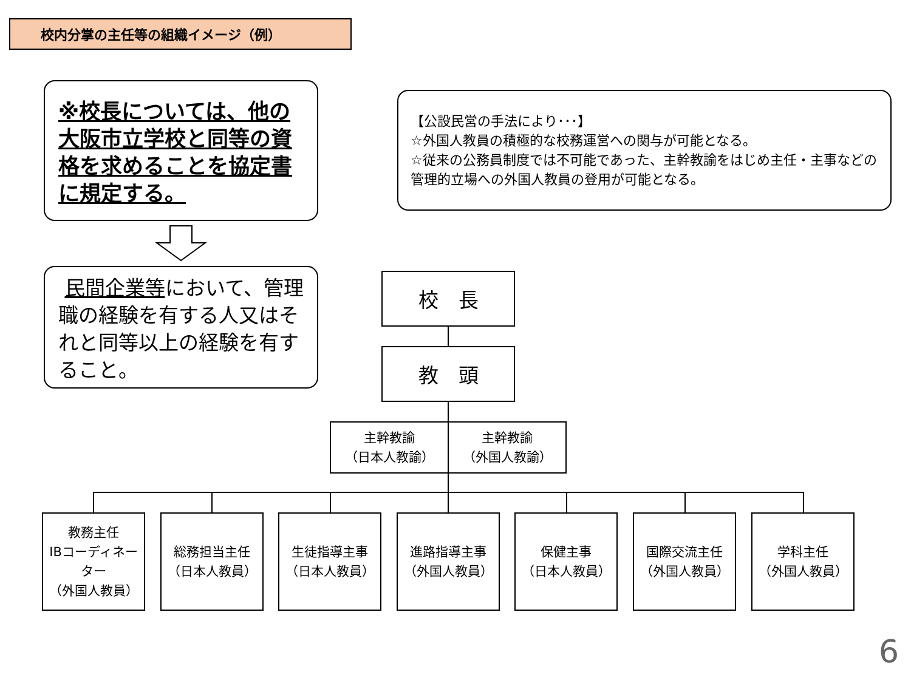校内分掌の主任等の組織イメージ（例）
※校長については、他の大阪市立学校と同等の資格を求めることを協定書に規定する。
民間企業等において、管理職の経験を有する人又はそれと同等以上の経験を有すること。
【公設民営の手法により･･･】
☆外国人教員の積極的な校務運営への関与が可能となる。
☆従来の公務員制度では不可能であった、主幹教諭をはじめ主任・主事などの管理的立場への外国人教員の登用が可能となる。
校　長
教　頭
主幹教諭
（日本人教諭）
主幹教諭
（外国人教諭）
教務主任
IBコーディネーター
（外国人教員）
総務担当主任
（日本人教員）
生徒指導主事
（日本人教員）
進路指導主事
（外国人教員）
保健主事
（日本人教員）
国際交流主任
（外国人教員）
学科主任
（外国人教員）
6